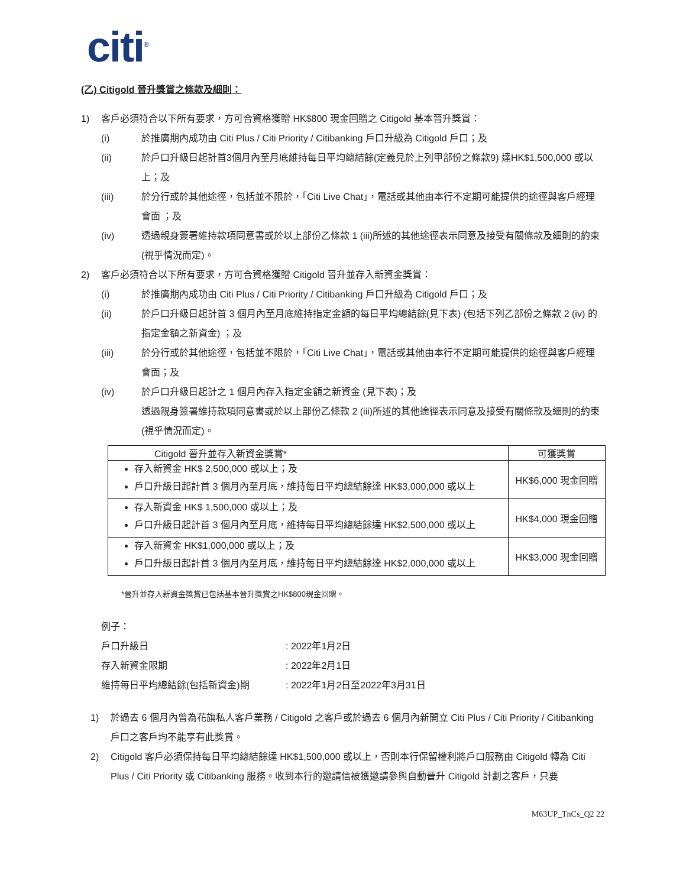citi<sup>®</sup>
(乙) Citigold 晉升獎賞之條款及細則：
1) 客戶必須符合以下所有要求，方可合資格獲贈 HK$800 現金回贈之 Citigold 基本晉升獎賞：
(i) 於推廣期內成功由 Citi Plus / Citi Priority / Citibanking 戶口升級為 Citigold 戶口；及
(ii) 於戶口升級日起計首3個月內至月底維持每日平均總結餘(定義見於上列甲部份之條款9) 達HK$1,500,000 或以上；及
(iii) 於分行或於其他途徑，包括並不限於，「Citi Live Chat」，電話或其他由本行不定期可能提供的途徑與客戶經理會面 ；及
(iv) 透過親身簽署維持款項同意書或於以上部份乙條款 1 (iii)所述的其他途徑表示同意及接受有關條款及細則的約束 (視乎情況而定)。
2) 客戶必須符合以下所有要求，方可合資格獲贈 Citigold 晉升並存入新資金獎賞：
(i) 於推廣期內成功由 Citi Plus / Citi Priority / Citibanking 戶口升級為 Citigold 戶口；及
(ii) 於戶口升級日起計首 3 個月內至月底維持指定金額的每日平均總結餘(見下表) (包括下列乙部份之條款 2 (iv) 的指定金額之新資金) ；及
(iii) 於分行或於其他途徑，包括並不限於，「Citi Live Chat」，電話或其他由本行不定期可能提供的途徑與客戶經理會面；及
(iv) 於戶口升級日起計之 1 個月內存入指定金額之新資金 (見下表)；及
透過親身簽署維持款項同意書或於以上部份乙條款 2 (iii)所述的其他途徑表示同意及接受有關條款及細則的約束 (視乎情況而定)。
| Citigold 晉升並存入新資金獎賞* | 可獲獎賞 |
| --- | --- |
| 存入新資金 HK$ 2,500,000 或以上；及 戶口升級日起計首 3 個月內至月底，維持每日平均總結餘達 HK$3,000,000 或以上 | HK$6,000 現金回贈 |
| 存入新資金 HK$ 1,500,000 或以上；及 戶口升級日起計首 3 個月內至月底，維持每日平均總結餘達 HK$2,500,000 或以上 | HK$4,000 現金回贈 |
| 存入新資金 HK$1,000,000 或以上；及 戶口升級日起計首 3 個月內至月底，維持每日平均總結餘達 HK$2,000,000 或以上 | HK$3,000 現金回贈 |
*晉升並存入新資金獎賞已包括基本晉升獎賞之HK$800現金回贈。
例子：
戶口升級日: 2022年1月2日
存入新資金限期: 2022年2月1日
維持每日平均總結餘(包括新資金)期: 2022年1月2日至2022年3月31日
1) 於過去 6 個月內曾為花旗私人客戶業務 / Citigold 之客戶或於過去 6 個月內新開立 Citi Plus / Citi Priority / Citibanking 戶口之客戶均不能享有此獎賞。
2) Citigold 客戶必須保持每日平均總結餘達 HK$1,500,000 或以上，否則本行保留權利將戶口服務由 Citigold 轉為 Citi Plus / Citi Priority 或 Citibanking 服務。收到本行的邀請信被獲邀請參與自動晉升 Citigold 計劃之客戶，只要
M63UP_TnCs_Q2 22